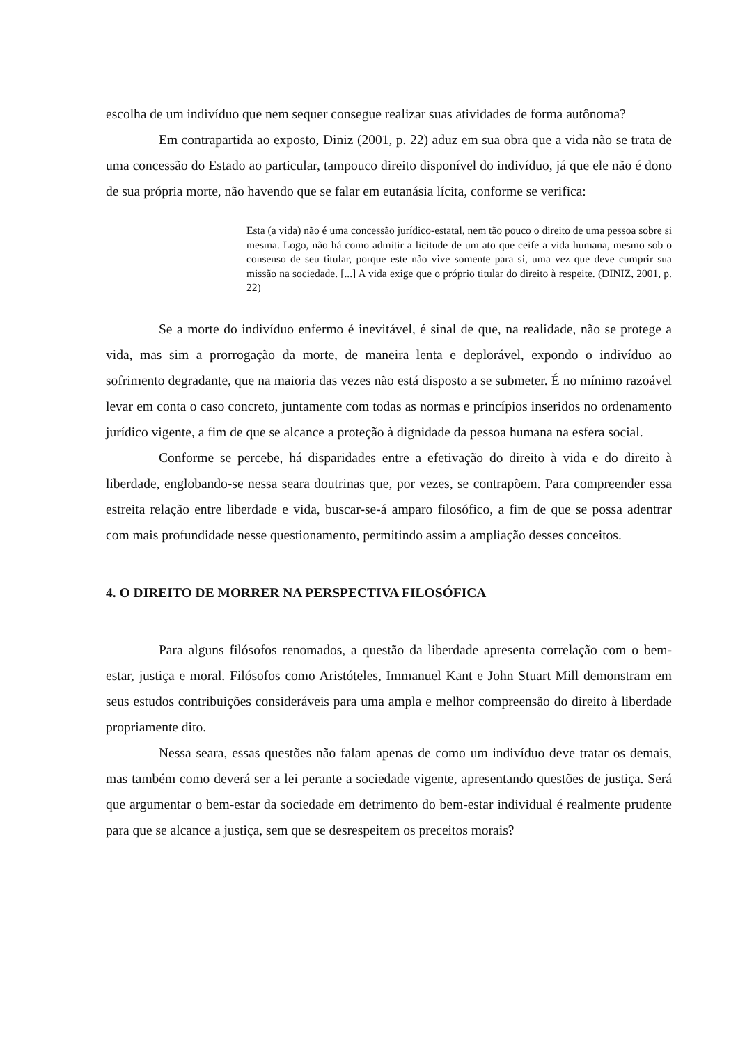escolha de um indivíduo que nem sequer consegue realizar suas atividades de forma autônoma?
Em contrapartida ao exposto, Diniz (2001, p. 22) aduz em sua obra que a vida não se trata de uma concessão do Estado ao particular, tampouco direito disponível do indivíduo, já que ele não é dono de sua própria morte, não havendo que se falar em eutanásia lícita, conforme se verifica:
Esta (a vida) não é uma concessão jurídico-estatal, nem tão pouco o direito de uma pessoa sobre si mesma. Logo, não há como admitir a licitude de um ato que ceife a vida humana, mesmo sob o consenso de seu titular, porque este não vive somente para si, uma vez que deve cumprir sua missão na sociedade. [...] A vida exige que o próprio titular do direito à respeite. (DINIZ, 2001, p. 22)
Se a morte do indivíduo enfermo é inevitável, é sinal de que, na realidade, não se protege a vida, mas sim a prorrogação da morte, de maneira lenta e deplorável, expondo o indivíduo ao sofrimento degradante, que na maioria das vezes não está disposto a se submeter. É no mínimo razoável levar em conta o caso concreto, juntamente com todas as normas e princípios inseridos no ordenamento jurídico vigente, a fim de que se alcance a proteção à dignidade da pessoa humana na esfera social.
Conforme se percebe, há disparidades entre a efetivação do direito à vida e do direito à liberdade, englobando-se nessa seara doutrinas que, por vezes, se contrapõem. Para compreender essa estreita relação entre liberdade e vida, buscar-se-á amparo filosófico, a fim de que se possa adentrar com mais profundidade nesse questionamento, permitindo assim a ampliação desses conceitos.
4. O DIREITO DE MORRER NA PERSPECTIVA FILOSÓFICA
Para alguns filósofos renomados, a questão da liberdade apresenta correlação com o bem-estar, justiça e moral. Filósofos como Aristóteles, Immanuel Kant e John Stuart Mill demonstram em seus estudos contribuições consideráveis para uma ampla e melhor compreensão do direito à liberdade propriamente dito.
Nessa seara, essas questões não falam apenas de como um indivíduo deve tratar os demais, mas também como deverá ser a lei perante a sociedade vigente, apresentando questões de justiça. Será que argumentar o bem-estar da sociedade em detrimento do bem-estar individual é realmente prudente para que se alcance a justiça, sem que se desrespeitem os preceitos morais?